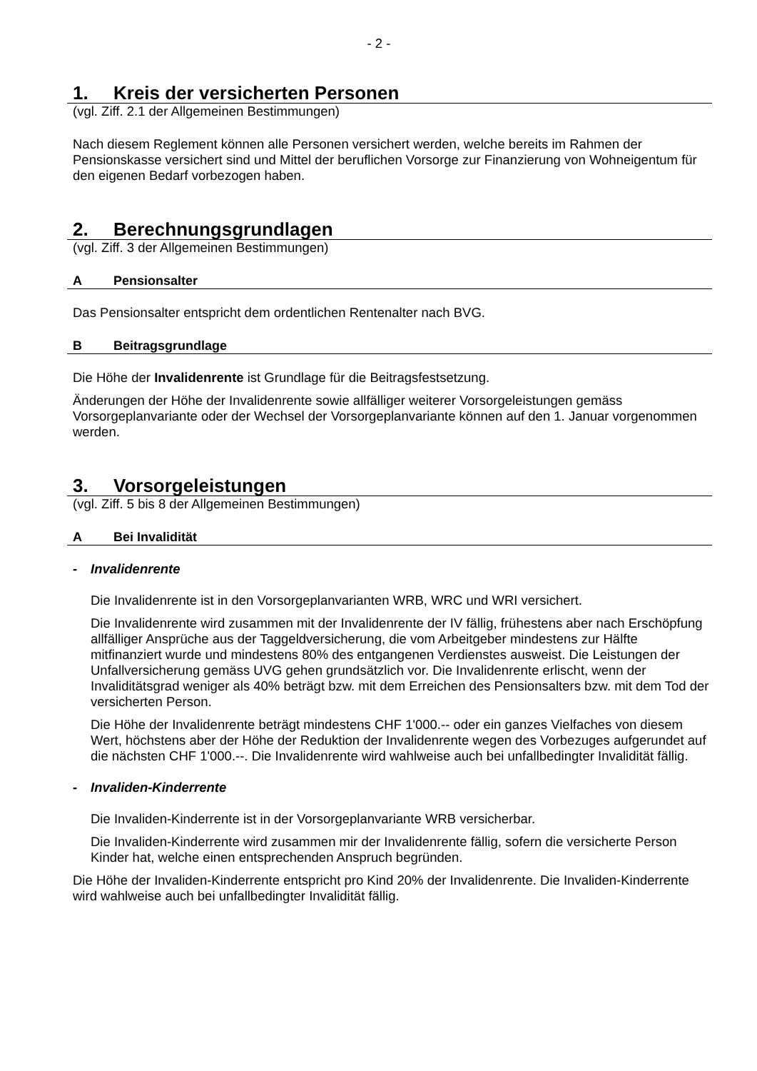- 2 -
1. Kreis der versicherten Personen
(vgl. Ziff. 2.1 der Allgemeinen Bestimmungen)
Nach diesem Reglement können alle Personen versichert werden, welche bereits im Rahmen der Pensionskasse versichert sind und Mittel der beruflichen Vorsorge zur Finanzierung von Wohneigentum für den eigenen Bedarf vorbezogen haben.
2. Berechnungsgrundlagen
(vgl. Ziff. 3 der Allgemeinen Bestimmungen)
A Pensionsalter
Das Pensionsalter entspricht dem ordentlichen Rentenalter nach BVG.
B Beitragsgrundlage
Die Höhe der Invalidenrente ist Grundlage für die Beitragsfestsetzung.
Änderungen der Höhe der Invalidenrente sowie allfälliger weiterer Vorsorgeleistungen gemäss Vorsorgeplanvariante oder der Wechsel der Vorsorgeplanvariante können auf den 1. Januar vorgenommen werden.
3. Vorsorgeleistungen
(vgl. Ziff. 5 bis 8 der Allgemeinen Bestimmungen)
A Bei Invalidität
- Invalidenrente
Die Invalidenrente ist in den Vorsorgeplanvarianten WRB, WRC und WRI versichert.
Die Invalidenrente wird zusammen mit der Invalidenrente der IV fällig, frühestens aber nach Erschöpfung allfälliger Ansprüche aus der Taggeldversicherung, die vom Arbeitgeber mindestens zur Hälfte mitfinanziert wurde und mindestens 80% des entgangenen Verdienstes ausweist. Die Leistungen der Unfallversicherung gemäss UVG gehen grundsätzlich vor. Die Invalidenrente erlischt, wenn der Invaliditätsgrad weniger als 40% beträgt bzw. mit dem Erreichen des Pensionsalters bzw. mit dem Tod der versicherten Person.
Die Höhe der Invalidenrente beträgt mindestens CHF 1'000.-- oder ein ganzes Vielfaches von diesem Wert, höchstens aber der Höhe der Reduktion der Invalidenrente wegen des Vorbezuges aufgerundet auf die nächsten CHF 1'000.--. Die Invalidenrente wird wahlweise auch bei unfallbedingter Invalidität fällig.
- Invaliden-Kinderrente
Die Invaliden-Kinderrente ist in der Vorsorgeplanvariante WRB versicherbar.
Die Invaliden-Kinderrente wird zusammen mir der Invalidenrente fällig, sofern die versicherte Person Kinder hat, welche einen entsprechenden Anspruch begründen.
Die Höhe der Invaliden-Kinderrente entspricht pro Kind 20% der Invalidenrente. Die Invaliden-Kinderrente wird wahlweise auch bei unfallbedingter Invalidität fällig.